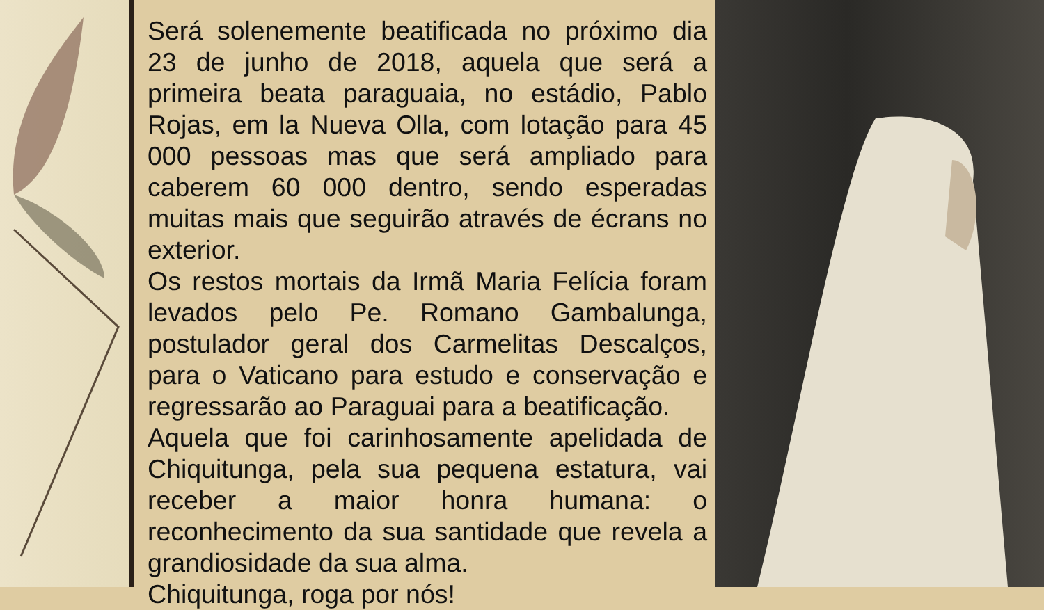Será solenemente beatificada no próximo dia 23 de junho de 2018, aquela que será a primeira beata paraguaia, no estádio, Pablo Rojas, em la Nueva Olla, com lotação para 45 000 pessoas mas que será ampliado para caberem 60 000 dentro, sendo esperadas muitas mais que seguirão através de écrans no exterior.
Os restos mortais da Irmã Maria Felícia foram levados pelo Pe. Romano Gambalunga, postulador geral dos Carmelitas Descalços, para o Vaticano para estudo e conservação e regressarão ao Paraguai para a beatificação.
Aquela que foi carinhosamente apelidada de Chiquitunga, pela sua pequena estatura, vai receber a maior honra humana: o reconhecimento da sua santidade que revela a grandiosidade da sua alma.
Chiquitunga, roga por nós!